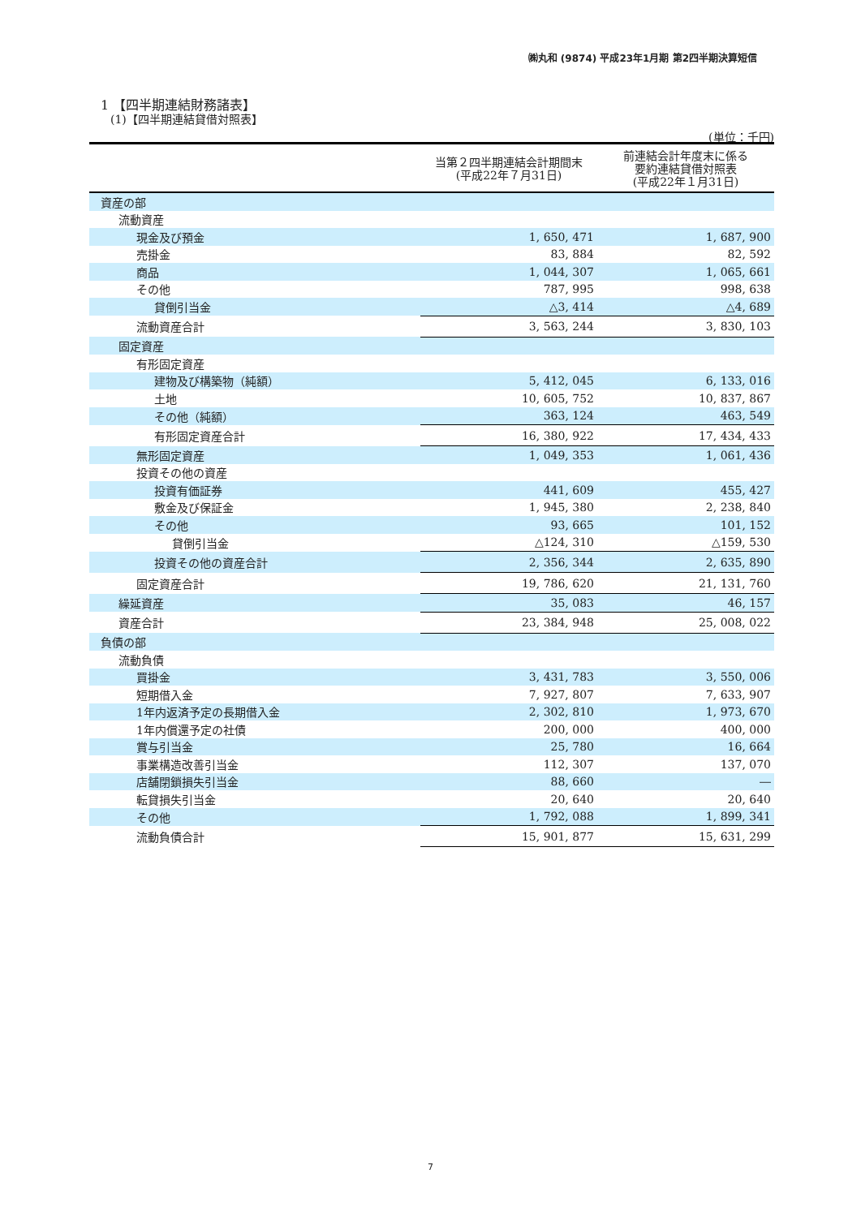㈱丸和 (9874) 平成23年1月期 第2四半期決算短信
1 【四半期連結財務諸表】
(1)【四半期連結貸借対照表】
(単位：千円)
| | 当第２四半期連結会計期間末 (平成22年７月31日) | 前連結会計年度末に係る 要約連結貸借対照表 (平成22年１月31日) |
| --- | --- | --- |
| 資産の部 | | |
| 流動資産 | | |
| 現金及び預金 | 1, 650, 471 | 1, 687, 900 |
| 売掛金 | 83, 884 | 82, 592 |
| 商品 | 1, 044, 307 | 1, 065, 661 |
| その他 | 787, 995 | 998, 638 |
| 貸倒引当金 | △3, 414 | △4, 689 |
| 流動資産合計 | 3, 563, 244 | 3, 830, 103 |
| 固定資産 | | |
| 有形固定資産 | | |
| 建物及び構築物（純額） | 5, 412, 045 | 6, 133, 016 |
| 土地 | 10, 605, 752 | 10, 837, 867 |
| その他（純額） | 363, 124 | 463, 549 |
| 有形固定資産合計 | 16, 380, 922 | 17, 434, 433 |
| 無形固定資産 | 1, 049, 353 | 1, 061, 436 |
| 投資その他の資産 | | |
| 投資有価証券 | 441, 609 | 455, 427 |
| 敷金及び保証金 | 1, 945, 380 | 2, 238, 840 |
| その他 | 93, 665 | 101, 152 |
| 貸倒引当金 | △124, 310 | △159, 530 |
| 投資その他の資産合計 | 2, 356, 344 | 2, 635, 890 |
| 固定資産合計 | 19, 786, 620 | 21, 131, 760 |
| 繰延資産 | 35, 083 | 46, 157 |
| 資産合計 | 23, 384, 948 | 25, 008, 022 |
| 負債の部 | | |
| 流動負債 | | |
| 買掛金 | 3, 431, 783 | 3, 550, 006 |
| 短期借入金 | 7, 927, 807 | 7, 633, 907 |
| 1年内返済予定の長期借入金 | 2, 302, 810 | 1, 973, 670 |
| 1年内償還予定の社債 | 200, 000 | 400, 000 |
| 賞与引当金 | 25, 780 | 16, 664 |
| 事業構造改善引当金 | 112, 307 | 137, 070 |
| 店舗閉鎖損失引当金 | 88, 660 | ― |
| 転貸損失引当金 | 20, 640 | 20, 640 |
| その他 | 1, 792, 088 | 1, 899, 341 |
| 流動負債合計 | 15, 901, 877 | 15, 631, 299 |
7